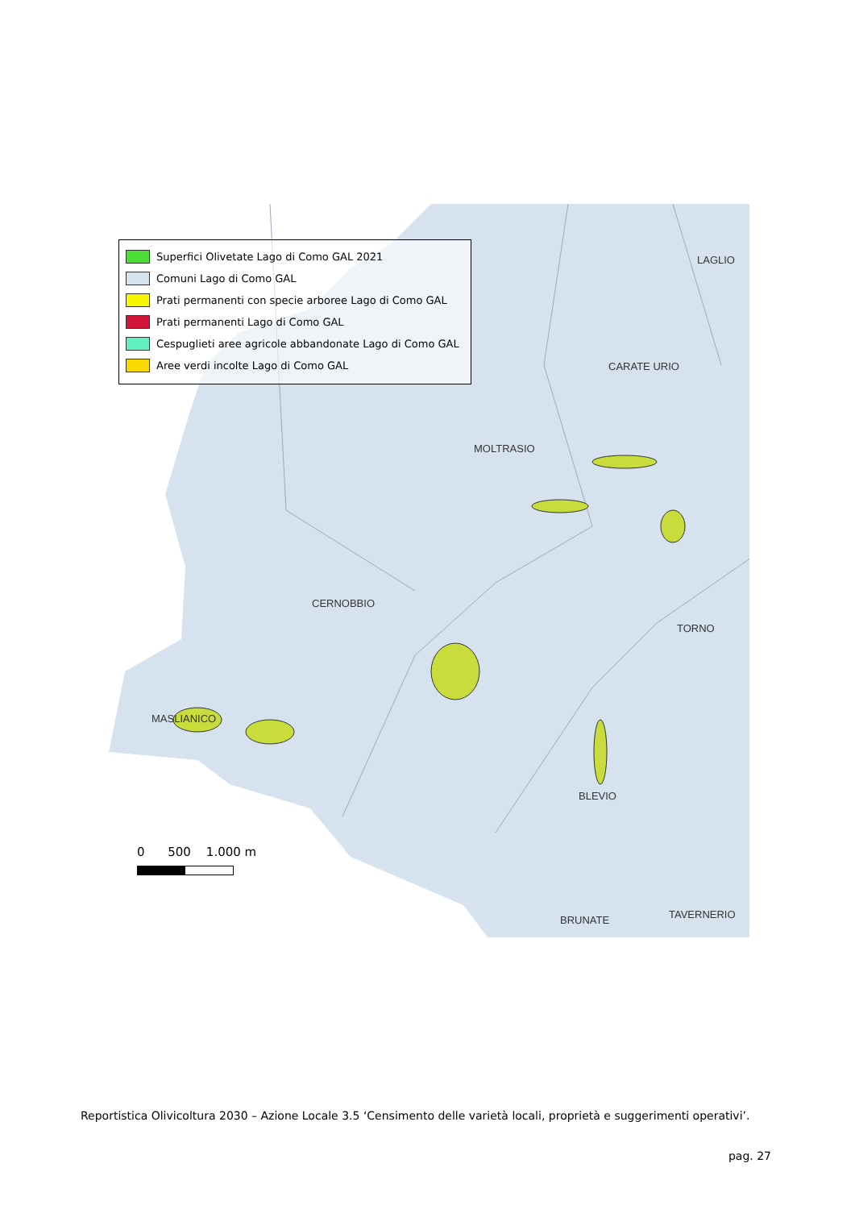Superfici Olivetate Lago di Como GAL 2021
Comuni Lago di Como GAL
Prati permanenti con specie arboree Lago di Como GAL
Prati permanenti Lago di Como GAL
Cespuglieti aree agricole abbandonate Lago di Como GAL
Aree verdi incolte Lago di Como GAL
LAGLIO
CARATE URIO
MOLTRASIO
CERNOBBIO
TORNO
MASLIANICO
BLEVIO
BRUNATE TAVERNERIO
0 500 1.000 m
Reportistica Olivicoltura 2030 – Azione Locale 3.5 ‘Censimento delle varietà locali, proprietà e suggerimenti operativi’.
pag. 27